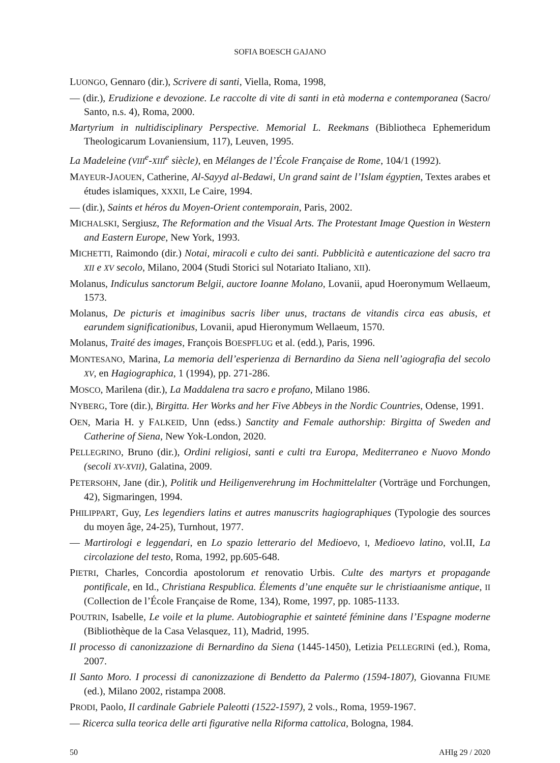SOFIA BOESCH GAJANO
LUONGO, Gennaro (dir.), Scrivere di santi, Viella, Roma, 1998,
— (dir.), Erudizione e devozione. Le raccolte di vite di santi in età moderna e contemporanea (Sacro/ Santo, n.s. 4), Roma, 2000.
Martyrium in nultidisciplinary Perspective. Memorial L. Reekmans (Bibliotheca Ephemeridum Theologicarum Lovaniensium, 117), Leuven, 1995.
La Madeleine (VIII<sup>e</sup>-XIII<sup>e</sup> siècle), en Mélanges de l’École Française de Rome, 104/1 (1992).
MAYEUR-JAOUEN, Catherine, Al-Sayyd al-Bedawi, Un grand saint de l’Islam égyptien, Textes arabes et études islamiques, XXXII, Le Caire, 1994.
— (dir.), Saints et héros du Moyen-Orient contemporain, Paris, 2002.
MICHALSKI, Sergiusz, The Reformation and the Visual Arts. The Protestant Image Question in Western and Eastern Europe, New York, 1993.
MICHETTI, Raimondo (dir.) Notai, miracoli e culto dei santi. Pubblicità e autenticazione del sacro tra XII e XV secolo, Milano, 2004 (Studi Storici sul Notariato Italiano, XII).
Molanus, Indiculus sanctorum Belgii, auctore Ioanne Molano, Lovanii, apud Hoeronymum Wellaeum, 1573.
Molanus, De picturis et imaginibus sacris liber unus, tractans de vitandis circa eas abusis, et earundem significationibus, Lovanii, apud Hieronymum Wellaeum, 1570.
Molanus, Traité des images, François BOESPFLUG et al. (edd.), Paris, 1996.
MONTESANO, Marina, La memoria dell’esperienza di Bernardino da Siena nell’agiografia del secolo XV, en Hagiographica, 1 (1994), pp. 271-286.
MOSCO, Marilena (dir.), La Maddalena tra sacro e profano, Milano 1986.
NYBERG, Tore (dir.), Birgitta. Her Works and her Five Abbeys in the Nordic Countries, Odense, 1991.
OEN, Maria H. y FALKEID, Unn (edss.) Sanctity and Female authorship: Birgitta of Sweden and Catherine of Siena, New Yok-London, 2020.
PELLEGRINO, Bruno (dir.), Ordini religiosi, santi e culti tra Europa, Mediterraneo e Nuovo Mondo (secoli XV-XVII), Galatina, 2009.
PETERSOHN, Jane (dir.), Politik und Heiligenverehrung im Hochmittelalter (Vorträge und Forchungen, 42), Sigmaringen, 1994.
PHILIPPART, Guy, Les legendiers latins et autres manuscrits hagiographiques (Typologie des sources du moyen âge, 24-25), Turnhout, 1977.
— Martirologi e leggendari, en Lo spazio letterario del Medioevo, I, Medioevo latino, vol.II, La circolazione del testo, Roma, 1992, pp.605-648.
PIETRI, Charles, Concordia apostolorum et renovatio Urbis. Culte des martyrs et propagande pontificale, en Id., Christiana Respublica. Élements d’une enquête sur le christiaanisme antique, II (Collection de l’École Française de Rome, 134), Rome, 1997, pp. 1085-1133.
POUTRIN, Isabelle, Le voile et la plume. Autobiographie et sainteté féminine dans l’Espagne moderne (Bibliothèque de la Casa Velasquez, 11), Madrid, 1995.
Il processo di canonizzazione di Bernardino da Siena (1445-1450), Letizia PELLEGRINi (ed.), Roma, 2007.
Il Santo Moro. I processi di canonizzazione di Bendetto da Palermo (1594-1807), Giovanna FIUME (ed.), Milano 2002, ristampa 2008.
PRODI, Paolo, Il cardinale Gabriele Paleotti (1522-1597), 2 vols., Roma, 1959-1967.
— Ricerca sulla teorica delle arti figurative nella Riforma cattolica, Bologna, 1984.
50 AHIg 29 / 2020